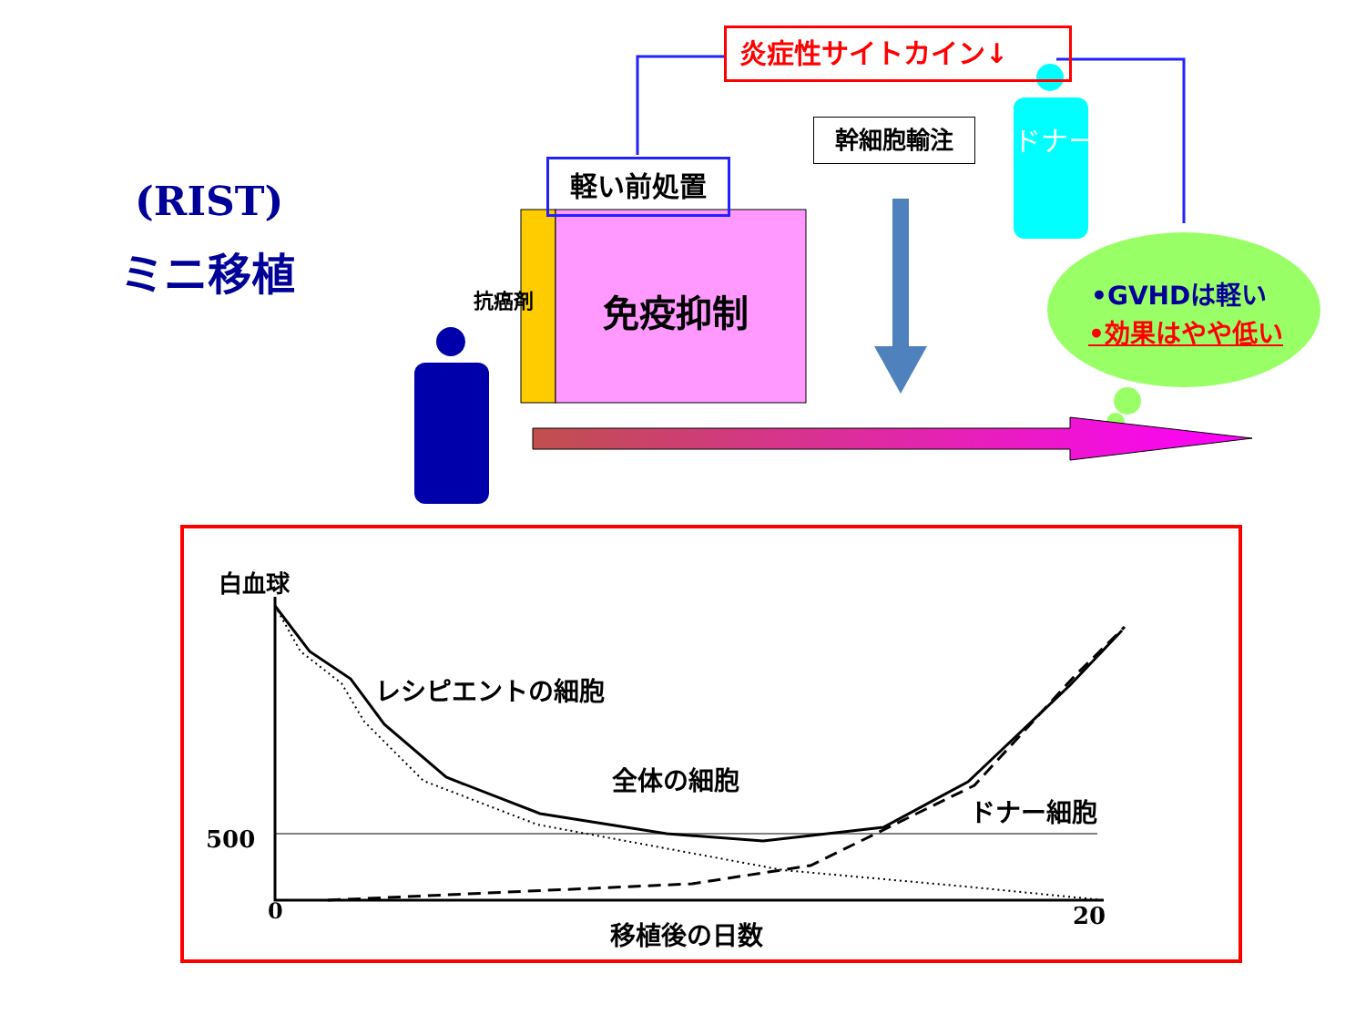(RIST)
ミニ移植
炎症性サイトカイン↓
軽い前処置
幹細胞輸注 ドナー
抗癌剤 免疫抑制 •GVHDは軽い
•効果はやや低い
白血球
レシピエントの細胞
全体の細胞
ドナー細胞
500
0 20
移植後の日数